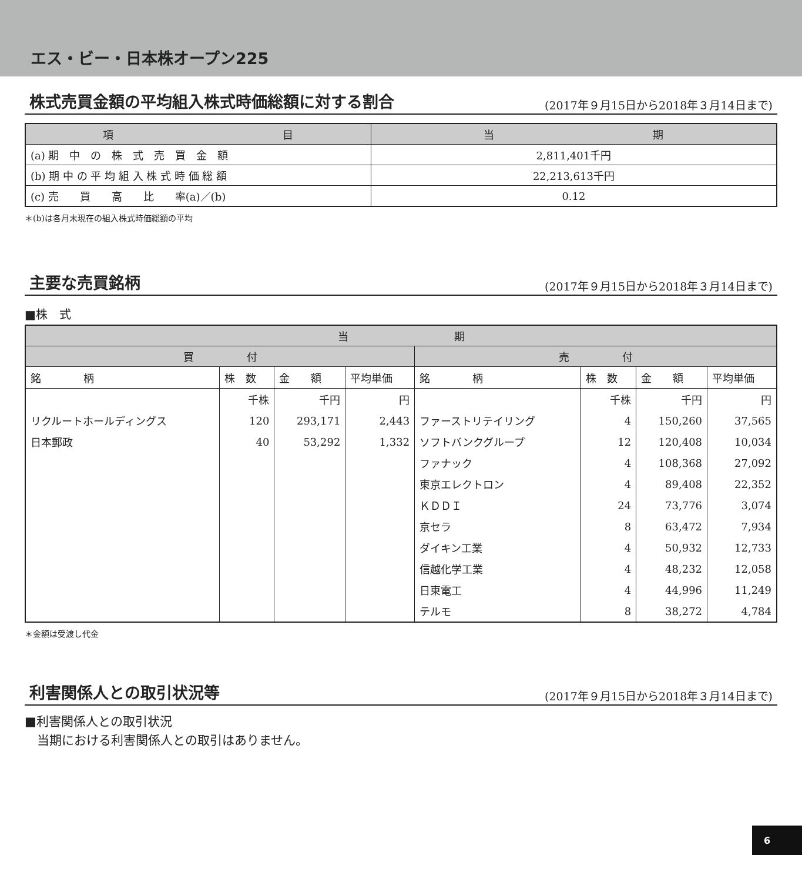エス・ビー・日本株オープン225
株式売買金額の平均組入株式時価総額に対する割合 (2017年９月15日から2018年３月14日まで)
| 項 目 | 当 期 |
| --- | --- |
| (a) 期 中 の 株 式 売 買 金 額 | 2,811,401千円 |
| (b) 期 中 の 平 均 組 入 株 式 時 価 総 額 | 22,213,613千円 |
| (c) 売 買 高 比 率(a)／(b) | 0.12 |
＊(b)は各月末現在の組入株式時価総額の平均
主要な売買銘柄 (2017年９月15日から2018年３月14日まで)
■株　式
| 当 期 | | | | | | | |
| --- | --- | --- | --- | --- | --- | --- | --- |
| 買 付 | | | | 売 付 | | | |
| 銘 柄 | 株 数 | 金 額 | 平均単価 | 銘 柄 | 株 数 | 金 額 | 平均単価 |
| | 千株 | 千円 | 円 | | 千株 | 千円 | 円 |
| リクルートホールディングス | 120 | 293,171 | 2,443 | ファーストリテイリング | 4 | 150,260 | 37,565 |
| 日本郵政 | 40 | 53,292 | 1,332 | ソフトバンクグループ | 12 | 120,408 | 10,034 |
| | | | | ファナック | 4 | 108,368 | 27,092 |
| | | | | 東京エレクトロン | 4 | 89,408 | 22,352 |
| | | | | ＫＤＤＩ | 24 | 73,776 | 3,074 |
| | | | | 京セラ | 8 | 63,472 | 7,934 |
| | | | | ダイキン工業 | 4 | 50,932 | 12,733 |
| | | | | 信越化学工業 | 4 | 48,232 | 12,058 |
| | | | | 日東電工 | 4 | 44,996 | 11,249 |
| | | | | テルモ | 8 | 38,272 | 4,784 |
＊金額は受渡し代金
利害関係人との取引状況等 (2017年９月15日から2018年３月14日まで)
■利害関係人との取引状況
　当期における利害関係人との取引はありません。
6